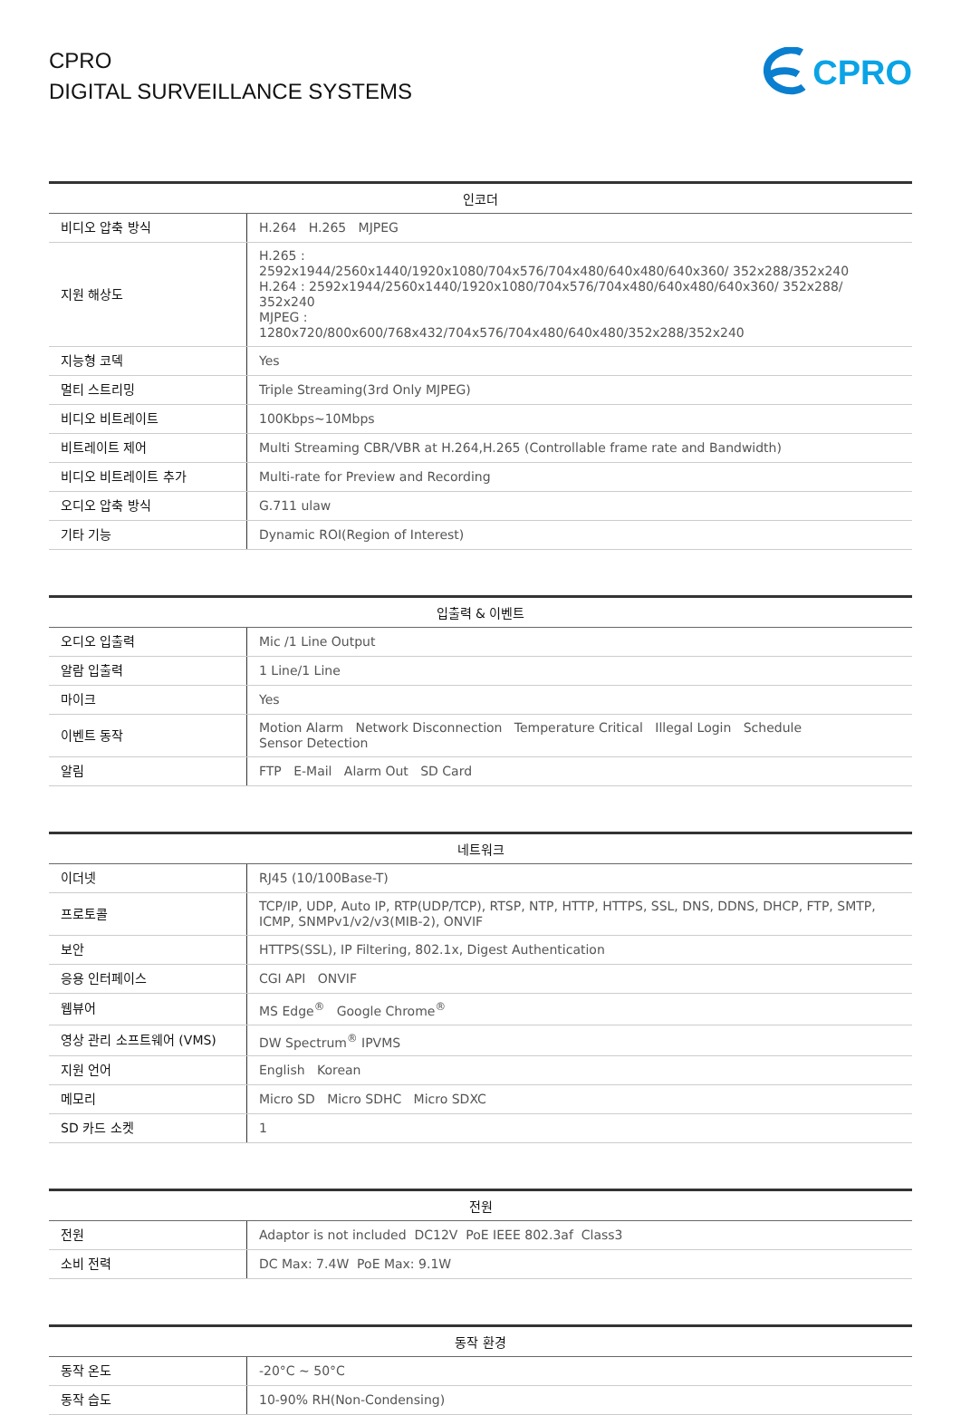CPRO
DIGITAL SURVEILLANCE SYSTEMS
CPRO
| 인코더 | |
| --- | --- |
| 비디오 압축 방식 | H.264 H.265 MJPEG |
| 지원 해상도 | H.265 : 2592x1944/2560x1440/1920x1080/704x576/704x480/640x480/640x360/ 352x288/352x240 H.264 : 2592x1944/2560x1440/1920x1080/704x576/704x480/640x480/640x360/ 352x288/ 352x240 MJPEG : 1280x720/800x600/768x432/704x576/704x480/640x480/352x288/352x240 |
| 지능형 코덱 | Yes |
| 멀티 스트리밍 | Triple Streaming(3rd Only MJPEG) |
| 비디오 비트레이트 | 100Kbps~10Mbps |
| 비트레이트 제어 | Multi Streaming CBR/VBR at H.264,H.265 (Controllable frame rate and Bandwidth) |
| 비디오 비트레이트 추가 | Multi-rate for Preview and Recording |
| 오디오 압축 방식 | G.711 ulaw |
| 기타 기능 | Dynamic ROI(Region of Interest) |
| 입출력 & 이벤트 | |
| --- | --- |
| 오디오 입출력 | Mic /1 Line Output |
| 알람 입출력 | 1 Line/1 Line |
| 마이크 | Yes |
| 이벤트 동작 | Motion Alarm Network Disconnection Temperature Critical Illegal Login Schedule Sensor Detection |
| 알림 | FTP E-Mail Alarm Out SD Card |
| 네트워크 | |
| --- | --- |
| 이더넷 | RJ45 (10/100Base-T) |
| 프로토콜 | TCP/IP, UDP, Auto IP, RTP(UDP/TCP), RTSP, NTP, HTTP, HTTPS, SSL, DNS, DDNS, DHCP, FTP, SMTP, ICMP, SNMPv1/v2/v3(MIB-2), ONVIF |
| 보안 | HTTPS(SSL), IP Filtering, 802.1x, Digest Authentication |
| 응용 인터페이스 | CGI API ONVIF |
| 웹뷰어 | MS Edge<sup>®</sup> Google Chrome<sup>®</sup> |
| 영상 관리 소프트웨어 (VMS) | DW Spectrum<sup>®</sup> IPVMS |
| 지원 언어 | English Korean |
| 메모리 | Micro SD Micro SDHC Micro SDXC |
| SD 카드 소켓 | 1 |
| 전원 | |
| --- | --- |
| 전원 | Adaptor is not included DC12V PoE IEEE 802.3af Class3 |
| 소비 전력 | DC Max: 7.4W PoE Max: 9.1W |
| 동작 환경 | |
| --- | --- |
| 동작 온도 | -20°C ~ 50°C |
| 동작 습도 | 10-90% RH(Non-Condensing) |